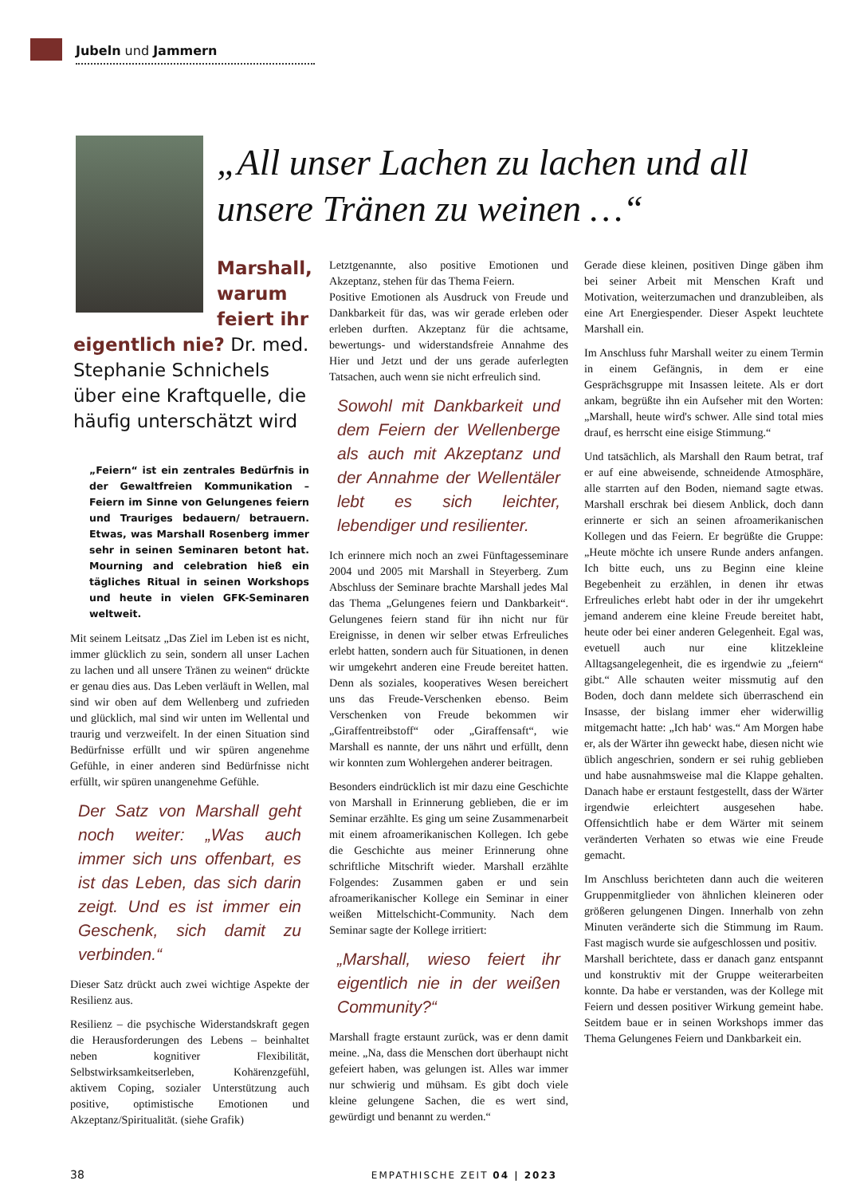Jubeln und Jammern
„All unser Lachen zu lachen und all unsere Tränen zu weinen …“
Marshall, warum feiert ihr
eigentlich nie? Dr. med. Stephanie Schnichels über eine Kraftquelle, die häufig unterschätzt wird
„Feiern“ ist ein zentrales Bedürfnis in der Gewaltfreien Kommunikation – Feiern im Sinne von Gelungenes feiern und Trauriges bedauern/ betrauern. Etwas, was Marshall Rosenberg immer sehr in seinen Seminaren betont hat. Mourning and celebration hieß ein tägliches Ritual in seinen Workshops und heute in vielen GFK-Seminaren weltweit.
Mit seinem Leitsatz „Das Ziel im Leben ist es nicht, immer glücklich zu sein, sondern all unser Lachen zu lachen und all unsere Tränen zu weinen“ drückte er genau dies aus. Das Leben verläuft in Wellen, mal sind wir oben auf dem Wellenberg und zufrieden und glücklich, mal sind wir unten im Wellental und traurig und verzweifelt. In der einen Situation sind Bedürfnisse erfüllt und wir spüren angenehme Gefühle, in einer anderen sind Bedürfnisse nicht erfüllt, wir spüren unangenehme Gefühle.
Der Satz von Marshall geht noch weiter: „Was auch immer sich uns offenbart, es ist das Leben, das sich darin zeigt. Und es ist immer ein Geschenk, sich damit zu verbinden.“
Dieser Satz drückt auch zwei wichtige Aspekte der Resilienz aus.
Resilienz – die psychische Widerstandskraft gegen die Herausforderungen des Lebens – beinhaltet neben kognitiver Flexibilität, Selbstwirksamkeitserleben, Kohärenzgefühl, aktivem Coping, sozialer Unterstützung auch positive, optimistische Emotionen und Akzeptanz/Spiritualität. (siehe Grafik)
Letztgenannte, also positive Emotionen und Akzeptanz, stehen für das Thema Feiern.
Positive Emotionen als Ausdruck von Freude und Dankbarkeit für das, was wir gerade erleben oder erleben durften. Akzeptanz für die achtsame, bewertungs- und widerstandsfreie Annahme des Hier und Jetzt und der uns gerade auferlegten Tatsachen, auch wenn sie nicht erfreulich sind.
Sowohl mit Dankbarkeit und dem Feiern der Wellenberge als auch mit Akzeptanz und der Annahme der Wellentäler lebt es sich leichter, lebendiger und resilienter.
Ich erinnere mich noch an zwei Fünftagesseminare 2004 und 2005 mit Marshall in Steyerberg. Zum Abschluss der Seminare brachte Marshall jedes Mal das Thema „Gelungenes feiern und Dankbarkeit“. Gelungenes feiern stand für ihn nicht nur für Ereignisse, in denen wir selber etwas Erfreuliches erlebt hatten, sondern auch für Situationen, in denen wir umgekehrt anderen eine Freude bereitet hatten. Denn als soziales, kooperatives Wesen bereichert uns das Freude-Verschenken ebenso. Beim Verschenken von Freude bekommen wir „Giraffentreibstoff“ oder „Giraffensaft“, wie Marshall es nannte, der uns nährt und erfüllt, denn wir konnten zum Wohlergehen anderer beitragen.
Besonders eindrücklich ist mir dazu eine Geschichte von Marshall in Erinnerung geblieben, die er im Seminar erzählte. Es ging um seine Zusammenarbeit mit einem afroamerikanischen Kollegen. Ich gebe die Geschichte aus meiner Erinnerung ohne schriftliche Mitschrift wieder. Marshall erzählte Folgendes: Zusammen gaben er und sein afroamerikanischer Kollege ein Seminar in einer weißen Mittelschicht-Community. Nach dem Seminar sagte der Kollege irritiert:
„Marshall, wieso feiert ihr eigentlich nie in der weißen Community?“
Marshall fragte erstaunt zurück, was er denn damit meine. „Na, dass die Menschen dort überhaupt nicht gefeiert haben, was gelungen ist. Alles war immer nur schwierig und mühsam. Es gibt doch viele kleine gelungene Sachen, die es wert sind, gewürdigt und benannt zu werden.“
Gerade diese kleinen, positiven Dinge gäben ihm bei seiner Arbeit mit Menschen Kraft und Motivation, weiterzumachen und dranzubleiben, als eine Art Energiespender. Dieser Aspekt leuchtete Marshall ein.
Im Anschluss fuhr Marshall weiter zu einem Termin in einem Gefängnis, in dem er eine Gesprächsgruppe mit Insassen leitete. Als er dort ankam, begrüßte ihn ein Aufseher mit den Worten: „Marshall, heute wird's schwer. Alle sind total mies drauf, es herrscht eine eisige Stimmung.“
Und tatsächlich, als Marshall den Raum betrat, traf er auf eine abweisende, schneidende Atmosphäre, alle starrten auf den Boden, niemand sagte etwas. Marshall erschrak bei diesem Anblick, doch dann erinnerte er sich an seinen afroamerikanischen Kollegen und das Feiern. Er begrüßte die Gruppe: „Heute möchte ich unsere Runde anders anfangen. Ich bitte euch, uns zu Beginn eine kleine Begebenheit zu erzählen, in denen ihr etwas Erfreuliches erlebt habt oder in der ihr umgekehrt jemand anderem eine kleine Freude bereitet habt, heute oder bei einer anderen Gelegenheit. Egal was, evetuell auch nur eine klitzekleine Alltagsangelegenheit, die es irgendwie zu „feiern“ gibt.“ Alle schauten weiter missmutig auf den Boden, doch dann meldete sich überraschend ein Insasse, der bislang immer eher widerwillig mitgemacht hatte: „Ich hab‘ was.“ Am Morgen habe er, als der Wärter ihn geweckt habe, diesen nicht wie üblich angeschrien, sondern er sei ruhig geblieben und habe ausnahmsweise mal die Klappe gehalten. Danach habe er erstaunt festgestellt, dass der Wärter irgendwie erleichtert ausgesehen habe. Offensichtlich habe er dem Wärter mit seinem veränderten Verhaten so etwas wie eine Freude gemacht.
Im Anschluss berichteten dann auch die weiteren Gruppenmitglieder von ähnlichen kleineren oder größeren gelungenen Dingen. Innerhalb von zehn Minuten veränderte sich die Stimmung im Raum. Fast magisch wurde sie aufgeschlossen und positiv.
Marshall berichtete, dass er danach ganz entspannt und konstruktiv mit der Gruppe weiterarbeiten konnte. Da habe er verstanden, was der Kollege mit Feiern und dessen positiver Wirkung gemeint habe. Seitdem baue er in seinen Workshops immer das Thema Gelungenes Feiern und Dankbarkeit ein.
38 EMPATHISCHE ZEIT 04 | 2023